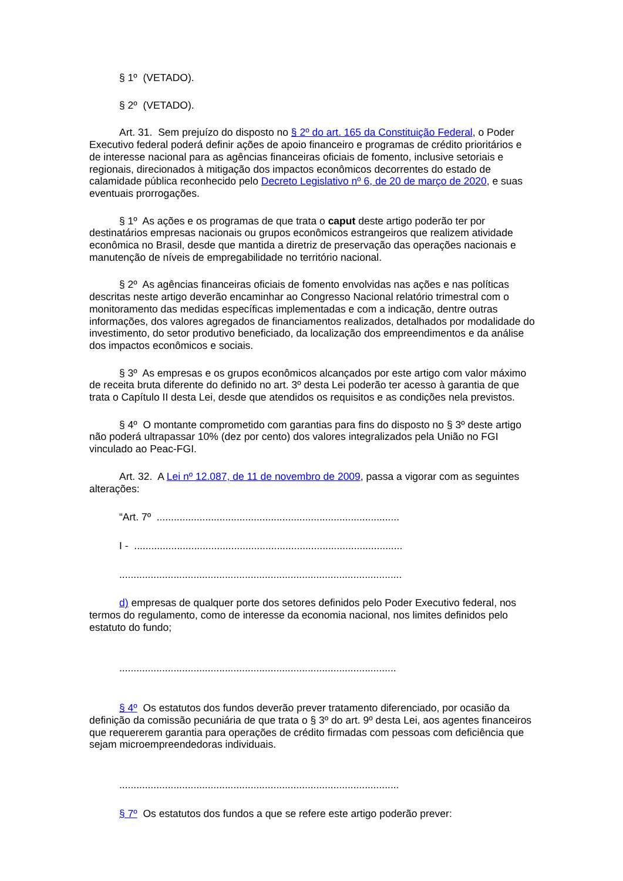§ 1º (VETADO).
§ 2º (VETADO).
Art. 31. Sem prejuízo do disposto no § 2º do art. 165 da Constituição Federal, o Poder Executivo federal poderá definir ações de apoio financeiro e programas de crédito prioritários e de interesse nacional para as agências financeiras oficiais de fomento, inclusive setoriais e regionais, direcionados à mitigação dos impactos econômicos decorrentes do estado de calamidade pública reconhecido pelo Decreto Legislativo nº 6, de 20 de março de 2020, e suas eventuais prorrogações.
§ 1º As ações e os programas de que trata o caput deste artigo poderão ter por destinatários empresas nacionais ou grupos econômicos estrangeiros que realizem atividade econômica no Brasil, desde que mantida a diretriz de preservação das operações nacionais e manutenção de níveis de empregabilidade no território nacional.
§ 2º As agências financeiras oficiais de fomento envolvidas nas ações e nas políticas descritas neste artigo deverão encaminhar ao Congresso Nacional relatório trimestral com o monitoramento das medidas específicas implementadas e com a indicação, dentre outras informações, dos valores agregados de financiamentos realizados, detalhados por modalidade do investimento, do setor produtivo beneficiado, da localização dos empreendimentos e da análise dos impactos econômicos e sociais.
§ 3º As empresas e os grupos econômicos alcançados por este artigo com valor máximo de receita bruta diferente do definido no art. 3º desta Lei poderão ter acesso à garantia de que trata o Capítulo II desta Lei, desde que atendidos os requisitos e as condições nela previstos.
§ 4º O montante comprometido com garantias para fins do disposto no § 3º deste artigo não poderá ultrapassar 10% (dez por cento) dos valores integralizados pela União no FGI vinculado ao Peac-FGI.
Art. 32. A Lei nº 12.087, de 11 de novembro de 2009, passa a vigorar com as seguintes alterações:
“Art. 7º .....................................................................................
I - ..............................................................................................
...................................................................................................
d) empresas de qualquer porte dos setores definidos pelo Poder Executivo federal, nos termos do regulamento, como de interesse da economia nacional, nos limites definidos pelo estatuto do fundo;
.................................................................................................
§ 4º Os estatutos dos fundos deverão prever tratamento diferenciado, por ocasião da definição da comissão pecuniária de que trata o § 3º do art. 9º desta Lei, aos agentes financeiros que requererem garantia para operações de crédito firmadas com pessoas com deficiência que sejam microempreendedoras individuais.
..................................................................................................
§ 7º Os estatutos dos fundos a que se refere este artigo poderão prever: